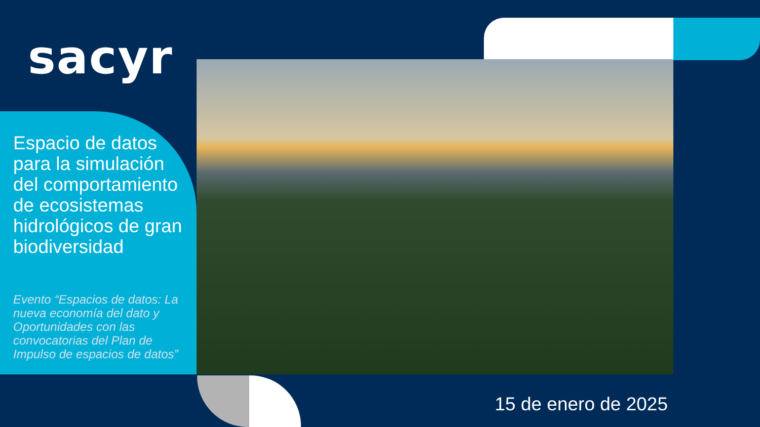sacyr
Espacio de datos para la simulación del comportamiento de ecosistemas hidrológicos de gran biodiversidad
Evento “Espacios de datos: La nueva economía del dato y Oportunidades con las convocatorias del Plan de Impulso de espacios de datos”
15 de enero de 2025